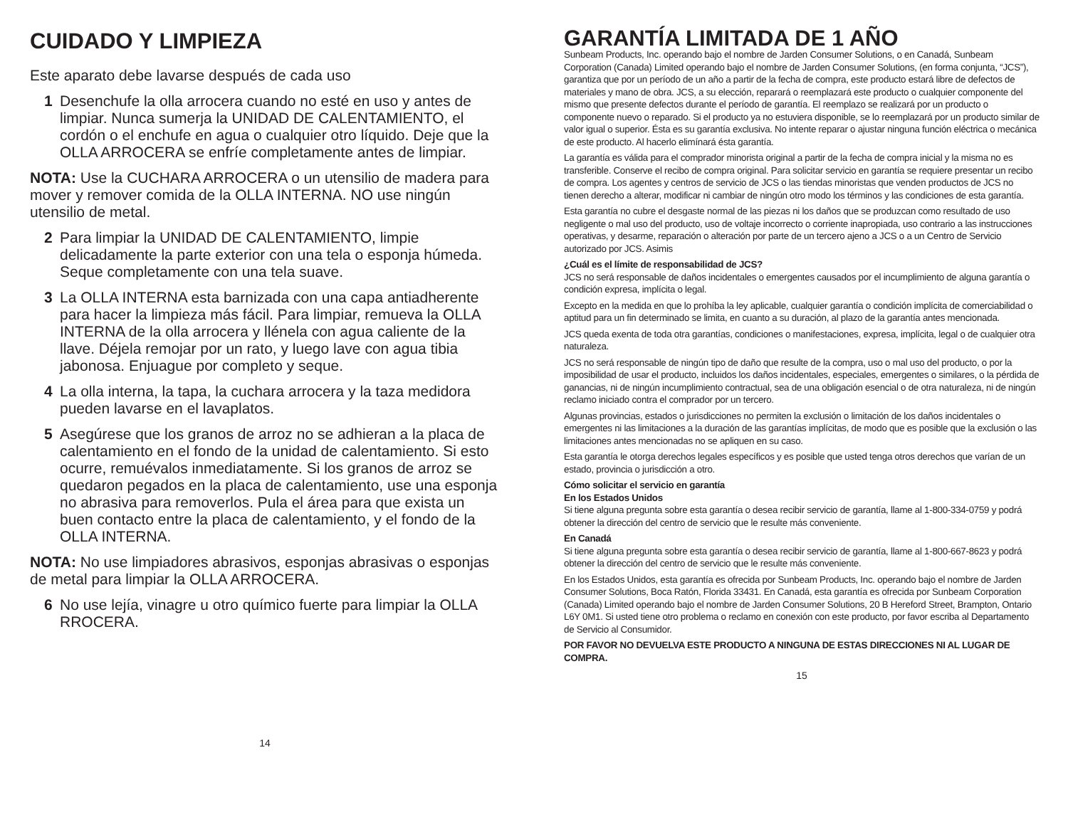CUIDADO Y LIMPIEZA
Este aparato debe lavarse después de cada uso
1 Desenchufe la olla arrocera cuando no esté en uso y antes de limpiar. Nunca sumerja la UNIDAD DE CALENTAMIENTO, el cordón o el enchufe en agua o cualquier otro líquido. Deje que la OLLA ARROCERA se enfríe completamente antes de limpiar.
NOTA: Use la CUCHARA ARROCERA o un utensilio de madera para mover y remover comida de la OLLA INTERNA. NO use ningún utensilio de metal.
2 Para limpiar la UNIDAD DE CALENTAMIENTO, limpie delicadamente la parte exterior con una tela o esponja húmeda. Seque completamente con una tela suave.
3 La OLLA INTERNA esta barnizada con una capa antiadherente para hacer la limpieza más fácil. Para limpiar, remueva la OLLA INTERNA de la olla arrocera y llénela con agua caliente de la llave. Déjela remojar por un rato, y luego lave con agua tibia jabonosa. Enjuague por completo y seque.
4 La olla interna, la tapa, la cuchara arrocera y la taza medidora pueden lavarse en el lavaplatos.
5 Asegúrese que los granos de arroz no se adhieran a la placa de calentamiento en el fondo de la unidad de calentamiento. Si esto ocurre, remuévalos inmediatamente. Si los granos de arroz se quedaron pegados en la placa de calentamiento, use una esponja no abrasiva para removerlos. Pula el área para que exista un buen contacto entre la placa de calentamiento, y el fondo de la OLLA INTERNA.
NOTA: No use limpiadores abrasivos, esponjas abrasivas o esponjas de metal para limpiar la OLLA ARROCERA.
6 No use lejía, vinagre u otro químico fuerte para limpiar la OLLA RROCERA.
14
GARANTÍA LIMITADA DE 1 AÑO
Sunbeam Products, Inc. operando bajo el nombre de Jarden Consumer Solutions, o en Canadá, Sunbeam Corporation (Canada) Limited operando bajo el nombre de Jarden Consumer Solutions, (en forma conjunta, “JCS”), garantiza que por un período de un año a partir de la fecha de compra, este producto estará libre de defectos de materiales y mano de obra. JCS, a su elección, reparará o reemplazará este producto o cualquier componente del mismo que presente defectos durante el período de garantía. El reemplazo se realizará por un producto o componente nuevo o reparado. Si el producto ya no estuviera disponible, se lo reemplazará por un producto similar de valor igual o superior. Ésta es su garantía exclusiva. No intente reparar o ajustar ninguna función eléctrica o mecánica de este producto. Al hacerlo elimínará ésta garantía.
La garantía es válida para el comprador minorista original a partir de la fecha de compra inicial y la misma no es transferible. Conserve el recibo de compra original. Para solicitar servicio en garantía se requiere presentar un recibo de compra. Los agentes y centros de servicio de JCS o las tiendas minoristas que venden productos de JCS no tienen derecho a alterar, modificar ni cambiar de ningún otro modo los términos y las condiciones de esta garantía.
Esta garantía no cubre el desgaste normal de las piezas ni los daños que se produzcan como resultado de uso negligente o mal uso del producto, uso de voltaje incorrecto o corriente inapropiada, uso contrario a las instrucciones operativas, y desarme, reparación o alteración por parte de un tercero ajeno a JCS o a un Centro de Servicio autorizado por JCS. Asimis
¿Cuál es el límite de responsabilidad de JCS?
JCS no será responsable de daños incidentales o emergentes causados por el incumplimiento de alguna garantía o condición expresa, implícita o legal.
Excepto en la medida en que lo prohíba la ley aplicable, cualquier garantía o condición implícita de comerciabilidad o aptitud para un fin determinado se limita, en cuanto a su duración, al plazo de la garantía antes mencionada.
JCS queda exenta de toda otra garantías, condiciones o manifestaciones, expresa, implícita, legal o de cualquier otra naturaleza.
JCS no será responsable de ningún tipo de daño que resulte de la compra, uso o mal uso del producto, o por la imposibilidad de usar el producto, incluidos los daños incidentales, especiales, emergentes o similares, o la pérdida de ganancias, ni de ningún incumplimiento contractual, sea de una obligación esencial o de otra naturaleza, ni de ningún reclamo iniciado contra el comprador por un tercero.
Algunas provincias, estados o jurisdicciones no permiten la exclusión o limitación de los daños incidentales o emergentes ni las limitaciones a la duración de las garantías implícitas, de modo que es posible que la exclusión o las limitaciones antes mencionadas no se apliquen en su caso.
Esta garantía le otorga derechos legales específicos y es posible que usted tenga otros derechos que varían de un estado, provincia o jurisdicción a otro.
Cómo solicitar el servicio en garantía
En los Estados Unidos
Si tiene alguna pregunta sobre esta garantía o desea recibir servicio de garantía, llame al 1-800-334-0759 y podrá obtener la dirección del centro de servicio que le resulte más conveniente.
En Canadá
Si tiene alguna pregunta sobre esta garantía o desea recibir servicio de garantía, llame al 1-800-667-8623 y podrá obtener la dirección del centro de servicio que le resulte más conveniente.
En los Estados Unidos, esta garantía es ofrecida por Sunbeam Products, Inc. operando bajo el nombre de Jarden Consumer Solutions, Boca Ratón, Florida 33431. En Canadá, esta garantía es ofrecida por Sunbeam Corporation (Canada) Limited operando bajo el nombre de Jarden Consumer Solutions, 20 B Hereford Street, Brampton, Ontario L6Y 0M1. Si usted tiene otro problema o reclamo en conexión con este producto, por favor escriba al Departamento de Servicio al Consumidor.
POR FAVOR NO DEVUELVA ESTE PRODUCTO A NINGUNA DE ESTAS DIRECCIONES NI AL LUGAR DE COMPRA.
15